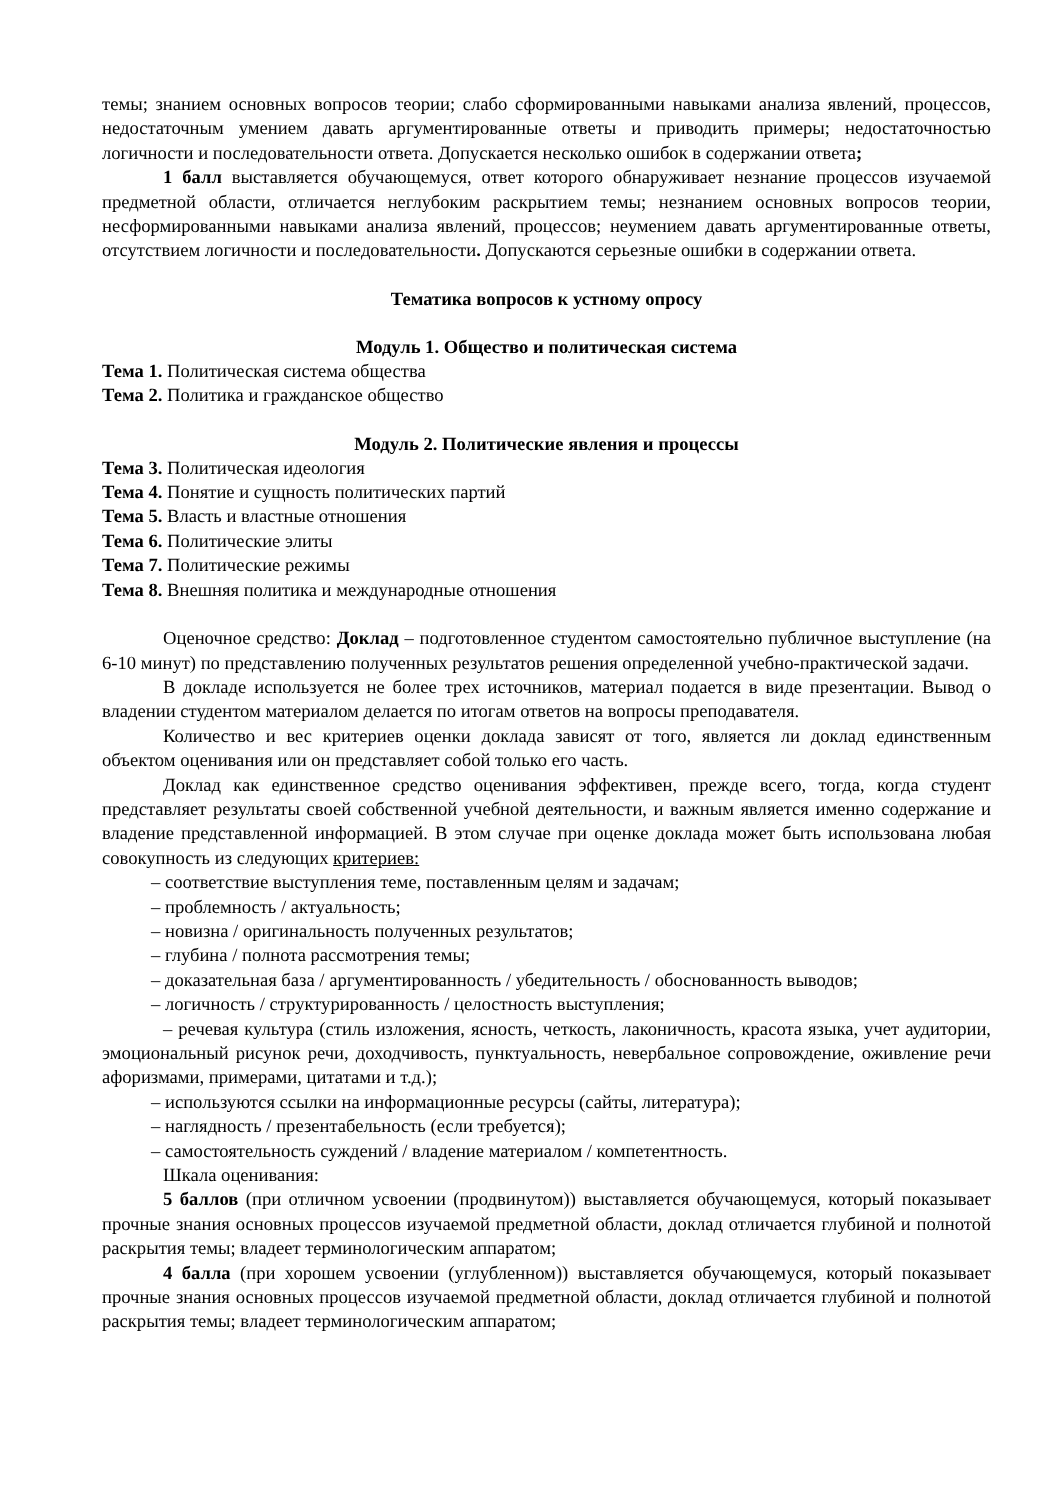темы; знанием основных вопросов теории; слабо сформированными навыками анализа явлений, процессов, недостаточным умением давать аргументированные ответы и приводить примеры; недостаточностью логичности и последовательности ответа. Допускается несколько ошибок в содержании ответа;
1 балл выставляется обучающемуся, ответ которого обнаруживает незнание процессов изучаемой предметной области, отличается неглубоким раскрытием темы; незнанием основных вопросов теории, несформированными навыками анализа явлений, процессов; неумением давать аргументированные ответы, отсутствием логичности и последовательности. Допускаются серьезные ошибки в содержании ответа.
Тематика вопросов к устному опросу
Модуль 1. Общество и политическая система
Тема 1. Политическая система общества
Тема 2. Политика и гражданское общество
Модуль 2. Политические явления и процессы
Тема 3. Политическая идеология
Тема 4. Понятие и сущность политических партий
Тема 5. Власть и властные отношения
Тема 6. Политические элиты
Тема 7. Политические режимы
Тема 8. Внешняя политика и международные отношения
Оценочное средство: Доклад – подготовленное студентом самостоятельно публичное выступление (на 6-10 минут) по представлению полученных результатов решения определенной учебно-практической задачи.
В докладе используется не более трех источников, материал подается в виде презентации. Вывод о владении студентом материалом делается по итогам ответов на вопросы преподавателя.
Количество и вес критериев оценки доклада зависят от того, является ли доклад единственным объектом оценивания или он представляет собой только его часть.
Доклад как единственное средство оценивания эффективен, прежде всего, тогда, когда студент представляет результаты своей собственной учебной деятельности, и важным является именно содержание и владение представленной информацией. В этом случае при оценке доклада может быть использована любая совокупность из следующих критериев:
– соответствие выступления теме, поставленным целям и задачам;
– проблемность / актуальность;
– новизна / оригинальность полученных результатов;
– глубина / полнота рассмотрения темы;
– доказательная база / аргументированность / убедительность / обоснованность выводов;
– логичность / структурированность / целостность выступления;
– речевая культура (стиль изложения, ясность, четкость, лаконичность, красота языка, учет аудитории, эмоциональный рисунок речи, доходчивость, пунктуальность, невербальное сопровождение, оживление речи афоризмами, примерами, цитатами и т.д.);
– используются ссылки на информационные ресурсы (сайты, литература);
– наглядность / презентабельность (если требуется);
– самостоятельность суждений / владение материалом / компетентность.
Шкала оценивания:
5 баллов (при отличном усвоении (продвинутом)) выставляется обучающемуся, который показывает прочные знания основных процессов изучаемой предметной области, доклад отличается глубиной и полнотой раскрытия темы; владеет терминологическим аппаратом;
4 балла (при хорошем усвоении (углубленном)) выставляется обучающемуся, который показывает прочные знания основных процессов изучаемой предметной области, доклад отличается глубиной и полнотой раскрытия темы; владеет терминологическим аппаратом;